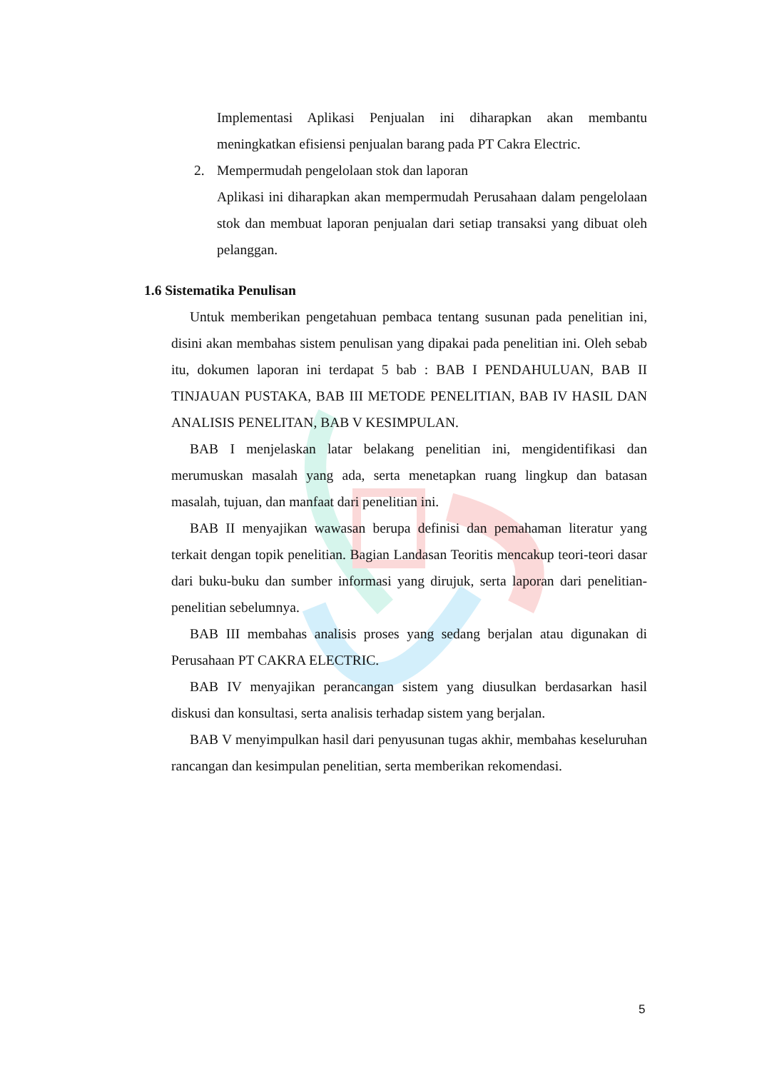Implementasi Aplikasi Penjualan ini diharapkan akan membantu meningkatkan efisiensi penjualan barang pada PT Cakra Electric.
2. Mempermudah pengelolaan stok dan laporan
Aplikasi ini diharapkan akan mempermudah Perusahaan dalam pengelolaan stok dan membuat laporan penjualan dari setiap transaksi yang dibuat oleh pelanggan.
1.6 Sistematika Penulisan
Untuk memberikan pengetahuan pembaca tentang susunan pada penelitian ini, disini akan membahas sistem penulisan yang dipakai pada penelitian ini. Oleh sebab itu, dokumen laporan ini terdapat 5 bab : BAB I PENDAHULUAN, BAB II TINJAUAN PUSTAKA, BAB III METODE PENELITIAN, BAB IV HASIL DAN ANALISIS PENELITAN, BAB V KESIMPULAN.
BAB I menjelaskan latar belakang penelitian ini, mengidentifikasi dan merumuskan masalah yang ada, serta menetapkan ruang lingkup dan batasan masalah, tujuan, dan manfaat dari penelitian ini.
BAB II menyajikan wawasan berupa definisi dan pemahaman literatur yang terkait dengan topik penelitian. Bagian Landasan Teoritis mencakup teori-teori dasar dari buku-buku dan sumber informasi yang dirujuk, serta laporan dari penelitian-penelitian sebelumnya.
BAB III membahas analisis proses yang sedang berjalan atau digunakan di Perusahaan PT CAKRA ELECTRIC.
BAB IV menyajikan perancangan sistem yang diusulkan berdasarkan hasil diskusi dan konsultasi, serta analisis terhadap sistem yang berjalan.
BAB V menyimpulkan hasil dari penyusunan tugas akhir, membahas keseluruhan rancangan dan kesimpulan penelitian, serta memberikan rekomendasi.
5